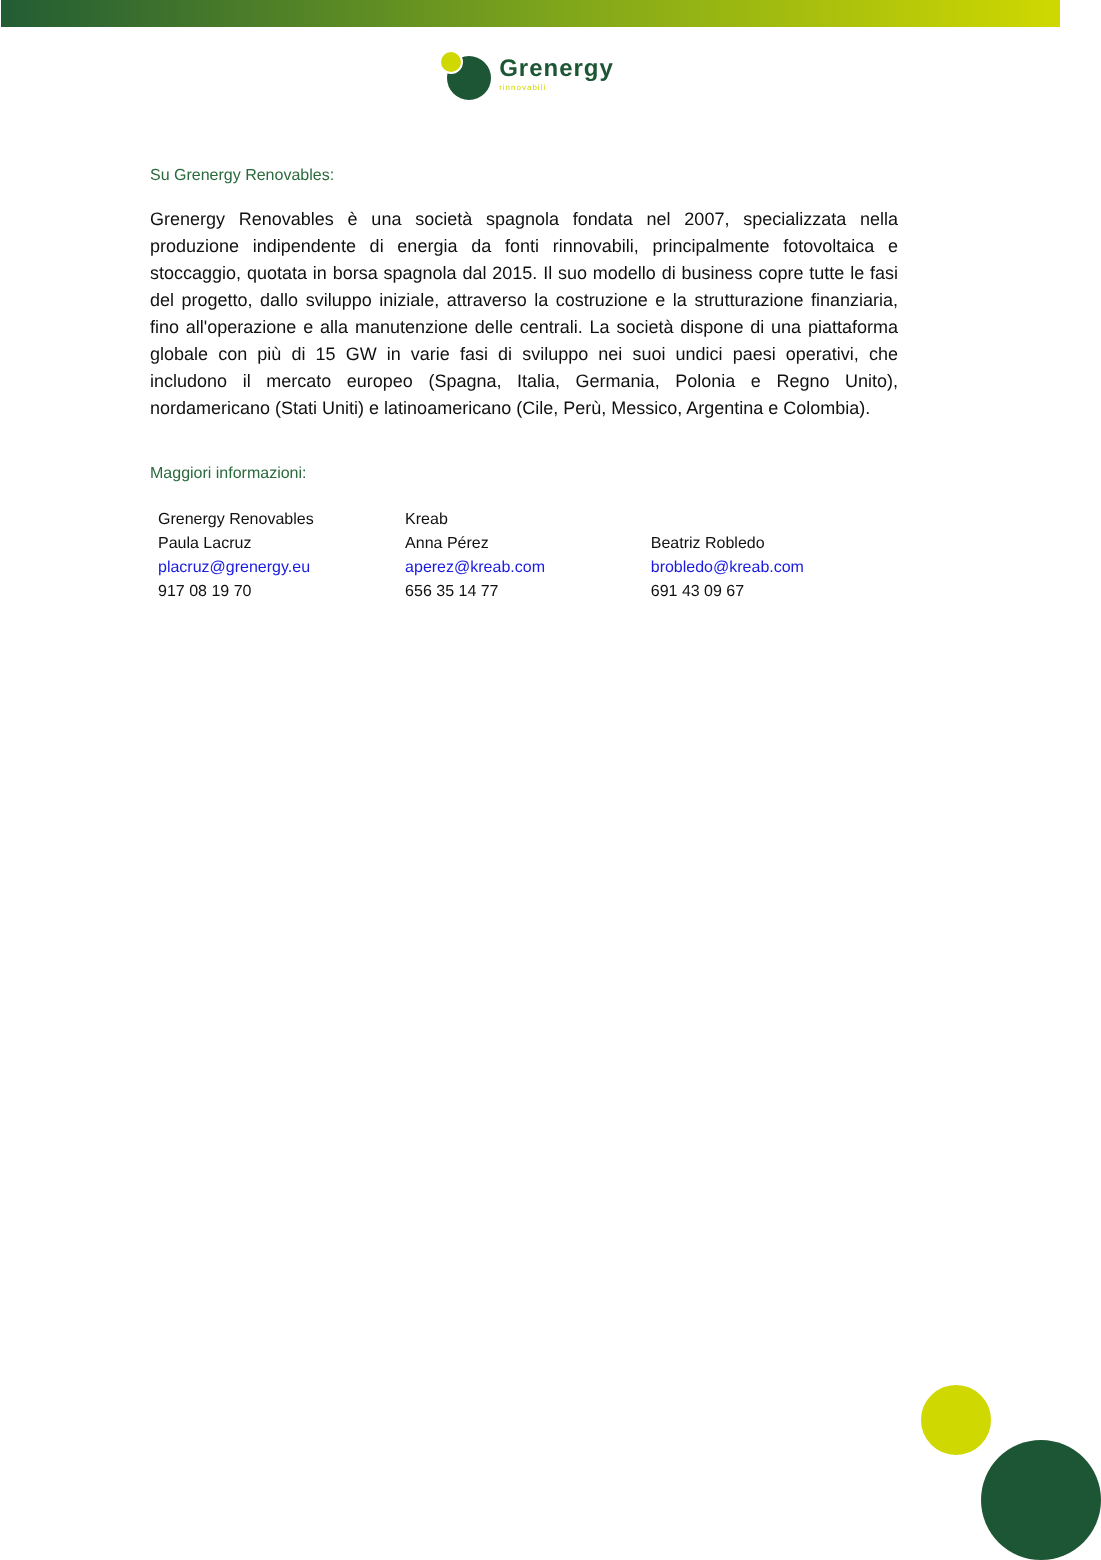Grenergy
rinnovabili
Su Grenergy Renovables:
Grenergy Renovables è una società spagnola fondata nel 2007, specializzata nella produzione indipendente di energia da fonti rinnovabili, principalmente fotovoltaica e stoccaggio, quotata in borsa spagnola dal 2015. Il suo modello di business copre tutte le fasi del progetto, dallo sviluppo iniziale, attraverso la costruzione e la strutturazione finanziaria, fino all'operazione e alla manutenzione delle centrali. La società dispone di una piattaforma globale con più di 15 GW in varie fasi di sviluppo nei suoi undici paesi operativi, che includono il mercato europeo (Spagna, Italia, Germania, Polonia e Regno Unito), nordamericano (Stati Uniti) e latinoamericano (Cile, Perù, Messico, Argentina e Colombia).
Maggiori informazioni:
| Grenergy Renovables | Kreab | |
| Paula Lacruz | Anna Pérez | Beatriz Robledo |
| placruz@grenergy.eu | aperez@kreab.com | brobledo@kreab.com |
| 917 08 19 70 | 656 35 14 77 | 691 43 09 67 |